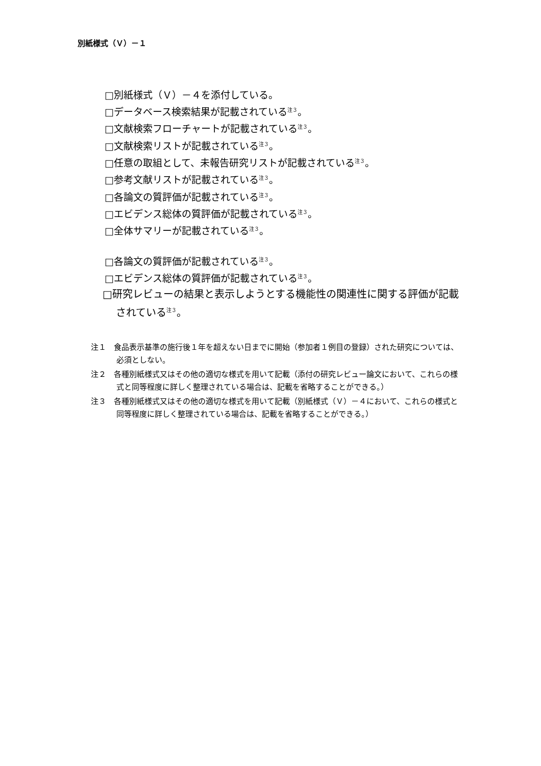別紙様式（Ｖ）－１
□別紙様式（Ｖ）－４を添付している。
□データベース検索結果が記載されている<sup>注３</sup>。
□文献検索フローチャートが記載されている<sup>注３</sup>。
□文献検索リストが記載されている<sup>注３</sup>。
□任意の取組として、未報告研究リストが記載されている<sup>注３</sup>。
□参考文献リストが記載されている<sup>注３</sup>。
□各論文の質評価が記載されている<sup>注３</sup>。
□エビデンス総体の質評価が記載されている<sup>注３</sup>。
□全体サマリーが記載されている<sup>注３</sup>。
□各論文の質評価が記載されている<sup>注３</sup>。
□エビデンス総体の質評価が記載されている<sup>注３</sup>。
□研究レビューの結果と表示しようとする機能性の関連性に関する評価が記載されている<sup>注３</sup>。
注１　食品表示基準の施行後１年を超えない日までに開始（参加者１例目の登録）された研究については、必須としない。
注２　各種別紙様式又はその他の適切な様式を用いて記載（添付の研究レビュー論文において、これらの様式と同等程度に詳しく整理されている場合は、記載を省略することができる。）
注３　各種別紙様式又はその他の適切な様式を用いて記載（別紙様式（Ｖ）－４において、これらの様式と同等程度に詳しく整理されている場合は、記載を省略することができる。）